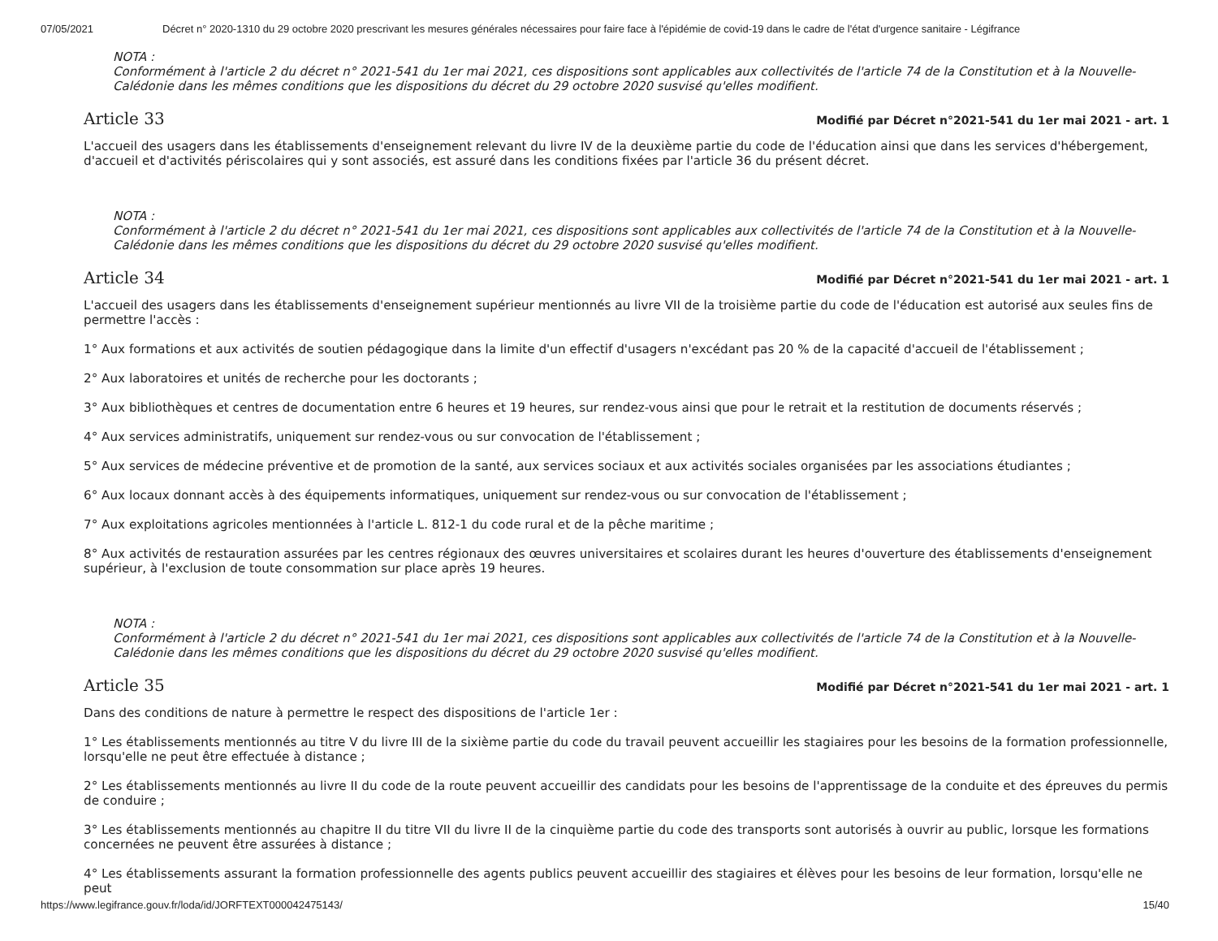07/05/2021 Décret n° 2020-1310 du 29 octobre 2020 prescrivant les mesures générales nécessaires pour faire face à l'épidémie de covid-19 dans le cadre de l'état d'urgence sanitaire - Légifrance
NOTA :
Conformément à l'article 2 du décret n° 2021-541 du 1er mai 2021, ces dispositions sont applicables aux collectivités de l'article 74 de la Constitution et à la Nouvelle-Calédonie dans les mêmes conditions que les dispositions du décret du 29 octobre 2020 susvisé qu'elles modifient.
Article 33
Modifié par Décret n°2021-541 du 1er mai 2021 - art. 1
L'accueil des usagers dans les établissements d'enseignement relevant du livre IV de la deuxième partie du code de l'éducation ainsi que dans les services d'hébergement, d'accueil et d'activités périscolaires qui y sont associés, est assuré dans les conditions fixées par l'article 36 du présent décret.
NOTA :
Conformément à l'article 2 du décret n° 2021-541 du 1er mai 2021, ces dispositions sont applicables aux collectivités de l'article 74 de la Constitution et à la Nouvelle-Calédonie dans les mêmes conditions que les dispositions du décret du 29 octobre 2020 susvisé qu'elles modifient.
Article 34
Modifié par Décret n°2021-541 du 1er mai 2021 - art. 1
L'accueil des usagers dans les établissements d'enseignement supérieur mentionnés au livre VII de la troisième partie du code de l'éducation est autorisé aux seules fins de permettre l'accès :
1° Aux formations et aux activités de soutien pédagogique dans la limite d'un effectif d'usagers n'excédant pas 20 % de la capacité d'accueil de l'établissement ;
2° Aux laboratoires et unités de recherche pour les doctorants ;
3° Aux bibliothèques et centres de documentation entre 6 heures et 19 heures, sur rendez-vous ainsi que pour le retrait et la restitution de documents réservés ;
4° Aux services administratifs, uniquement sur rendez-vous ou sur convocation de l'établissement ;
5° Aux services de médecine préventive et de promotion de la santé, aux services sociaux et aux activités sociales organisées par les associations étudiantes ;
6° Aux locaux donnant accès à des équipements informatiques, uniquement sur rendez-vous ou sur convocation de l'établissement ;
7° Aux exploitations agricoles mentionnées à l'article L. 812-1 du code rural et de la pêche maritime ;
8° Aux activités de restauration assurées par les centres régionaux des œuvres universitaires et scolaires durant les heures d'ouverture des établissements d'enseignement supérieur, à l'exclusion de toute consommation sur place après 19 heures.
NOTA :
Conformément à l'article 2 du décret n° 2021-541 du 1er mai 2021, ces dispositions sont applicables aux collectivités de l'article 74 de la Constitution et à la Nouvelle-Calédonie dans les mêmes conditions que les dispositions du décret du 29 octobre 2020 susvisé qu'elles modifient.
Article 35
Modifié par Décret n°2021-541 du 1er mai 2021 - art. 1
Dans des conditions de nature à permettre le respect des dispositions de l'article 1er :
1° Les établissements mentionnés au titre V du livre III de la sixième partie du code du travail peuvent accueillir les stagiaires pour les besoins de la formation professionnelle, lorsqu'elle ne peut être effectuée à distance ;
2° Les établissements mentionnés au livre II du code de la route peuvent accueillir des candidats pour les besoins de l'apprentissage de la conduite et des épreuves du permis de conduire ;
3° Les établissements mentionnés au chapitre II du titre VII du livre II de la cinquième partie du code des transports sont autorisés à ouvrir au public, lorsque les formations concernées ne peuvent être assurées à distance ;
4° Les établissements assurant la formation professionnelle des agents publics peuvent accueillir des stagiaires et élèves pour les besoins de leur formation, lorsqu'elle ne peut
https://www.legifrance.gouv.fr/loda/id/JORFTEXT000042475143/ 15/40